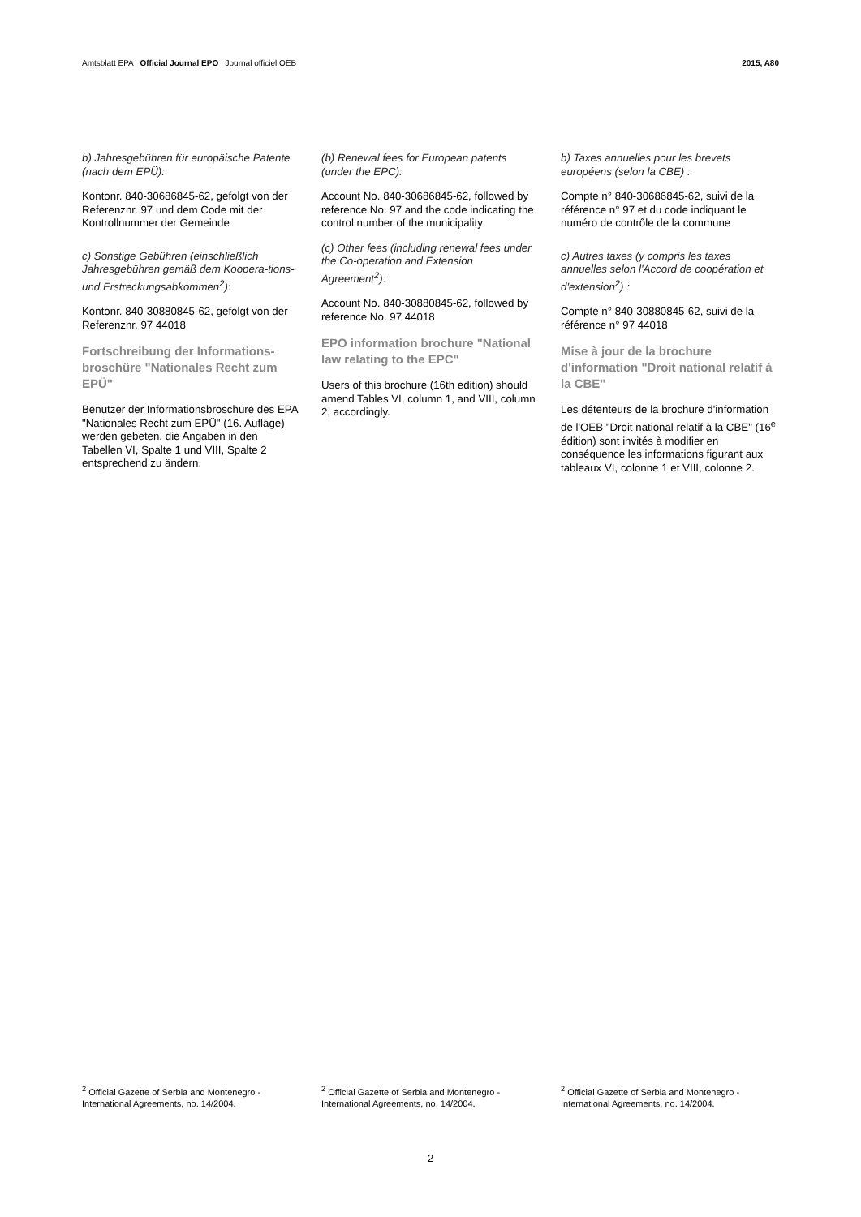Amtsblatt EPA Official Journal EPO Journal officiel OEB
2015, A80
b) Jahresgebühren für europäische Patente (nach dem EPÜ):
Kontonr. 840-30686845-62, gefolgt von der Referenznr. 97 und dem Code mit der Kontrollnummer der Gemeinde
c) Sonstige Gebühren (einschließlich Jahresgebühren gemäß dem Koopera-tions- und Erstreckungsabkommen<sup>2</sup>):
Kontonr. 840-30880845-62, gefolgt von der Referenznr. 97 44018
Fortschreibung der Informations-broschüre "Nationales Recht zum EPÜ"
Benutzer der Informationsbroschüre des EPA "Nationales Recht zum EPÜ" (16. Auflage) werden gebeten, die Angaben in den Tabellen VI, Spalte 1 und VIII, Spalte 2 entsprechend zu ändern.
(b) Renewal fees for European patents (under the EPC):
Account No. 840-30686845-62, followed by reference No. 97 and the code indicating the control number of the municipality
(c) Other fees (including renewal fees under the Co-operation and Extension Agreement<sup>2</sup>):
Account No. 840-30880845-62, followed by reference No. 97 44018
EPO information brochure "National law relating to the EPC"
Users of this brochure (16th edition) should amend Tables VI, column 1, and VIII, column 2, accordingly.
b) Taxes annuelles pour les brevets européens (selon la CBE) :
Compte n° 840-30686845-62, suivi de la référence n° 97 et du code indiquant le numéro de contrôle de la commune
c) Autres taxes (y compris les taxes annuelles selon l'Accord de coopération et d'extension<sup>2</sup>) :
Compte n° 840-30880845-62, suivi de la référence n° 97 44018
Mise à jour de la brochure d'information "Droit national relatif à la CBE"
Les détenteurs de la brochure d'information de l'OEB "Droit national relatif à la CBE" (16<sup>e</sup> édition) sont invités à modifier en conséquence les informations figurant aux tableaux VI, colonne 1 et VIII, colonne 2.
<sup>2</sup> Official Gazette of Serbia and Montenegro - International Agreements, no. 14/2004.
<sup>2</sup> Official Gazette of Serbia and Montenegro - International Agreements, no. 14/2004.
<sup>2</sup> Official Gazette of Serbia and Montenegro - International Agreements, no. 14/2004.
2